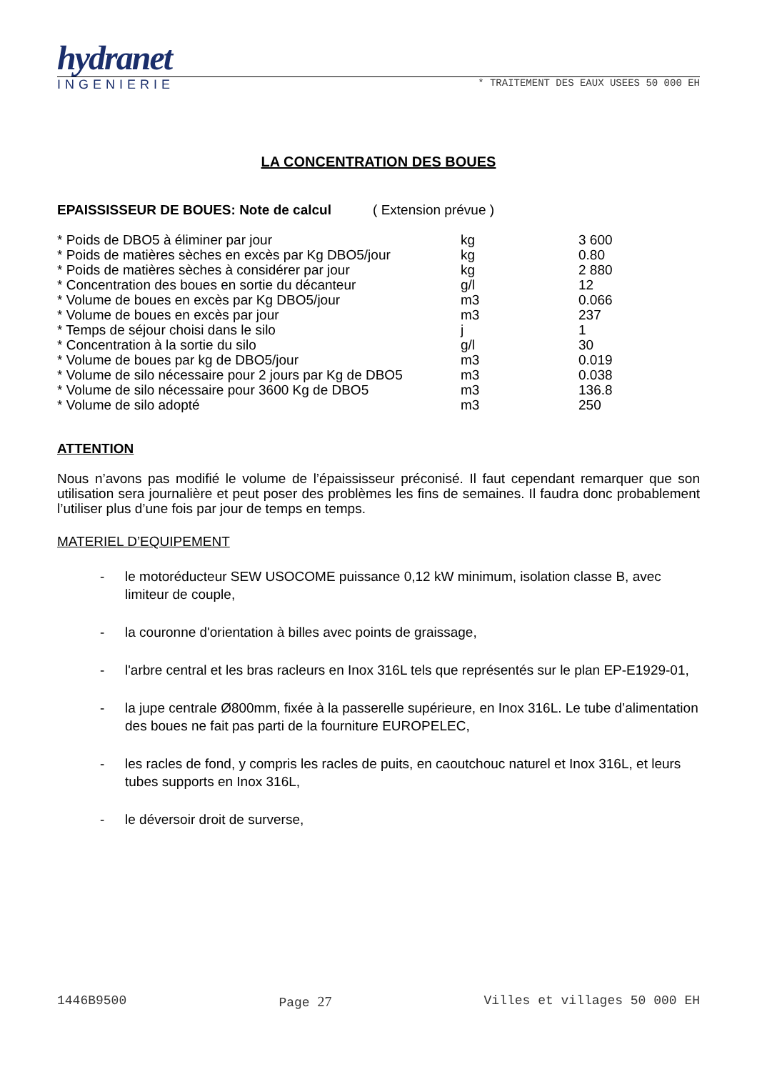hydranet
INGENIERIE * TRAITEMENT DES EAUX USEES 50 000 EH
LA CONCENTRATION DES BOUES
EPAISSISSEUR DE BOUES: Note de calcul ( Extension prévue )
| * Poids de DBO5 à éliminer par jour | kg | 3 600 |
| * Poids de matières sèches en excès par Kg DBO5/jour | kg | 0.80 |
| * Poids de matières sèches à considérer par jour | kg | 2 880 |
| * Concentration des boues en sortie du décanteur | g/l | 12 |
| * Volume de boues en excès par Kg DBO5/jour | m3 | 0.066 |
| * Volume de boues en excès par jour | m3 | 237 |
| * Temps de séjour choisi dans le silo | j | 1 |
| * Concentration à la sortie du silo | g/l | 30 |
| * Volume de boues par kg de DBO5/jour | m3 | 0.019 |
| * Volume de silo nécessaire pour 2 jours par Kg de DBO5 | m3 | 0.038 |
| * Volume de silo nécessaire pour 3600 Kg de DBO5 | m3 | 136.8 |
| * Volume de silo adopté | m3 | 250 |
ATTENTION
Nous n’avons pas modifié le volume de l’épaississeur préconisé. Il faut cependant remarquer que son utilisation sera journalière et peut poser des problèmes les fins de semaines. Il faudra donc probablement l’utiliser plus d’une fois par jour de temps en temps.
MATERIEL D’EQUIPEMENT
- le motoréducteur SEW USOCOME puissance 0,12 kW minimum, isolation classe B, avec limiteur de couple,
- la couronne d'orientation à billes avec points de graissage,
- l'arbre central et les bras racleurs en Inox 316L tels que représentés sur le plan EP-E1929-01,
- la jupe centrale Ø800mm, fixée à la passerelle supérieure, en Inox 316L. Le tube d’alimentation des boues ne fait pas parti de la fourniture EUROPELEC,
- les racles de fond, y compris les racles de puits, en caoutchouc naturel et Inox 316L, et leurs tubes supports en Inox 316L,
- le déversoir droit de surverse,
1446B9500 Page 27 Villes et villages 50 000 EH